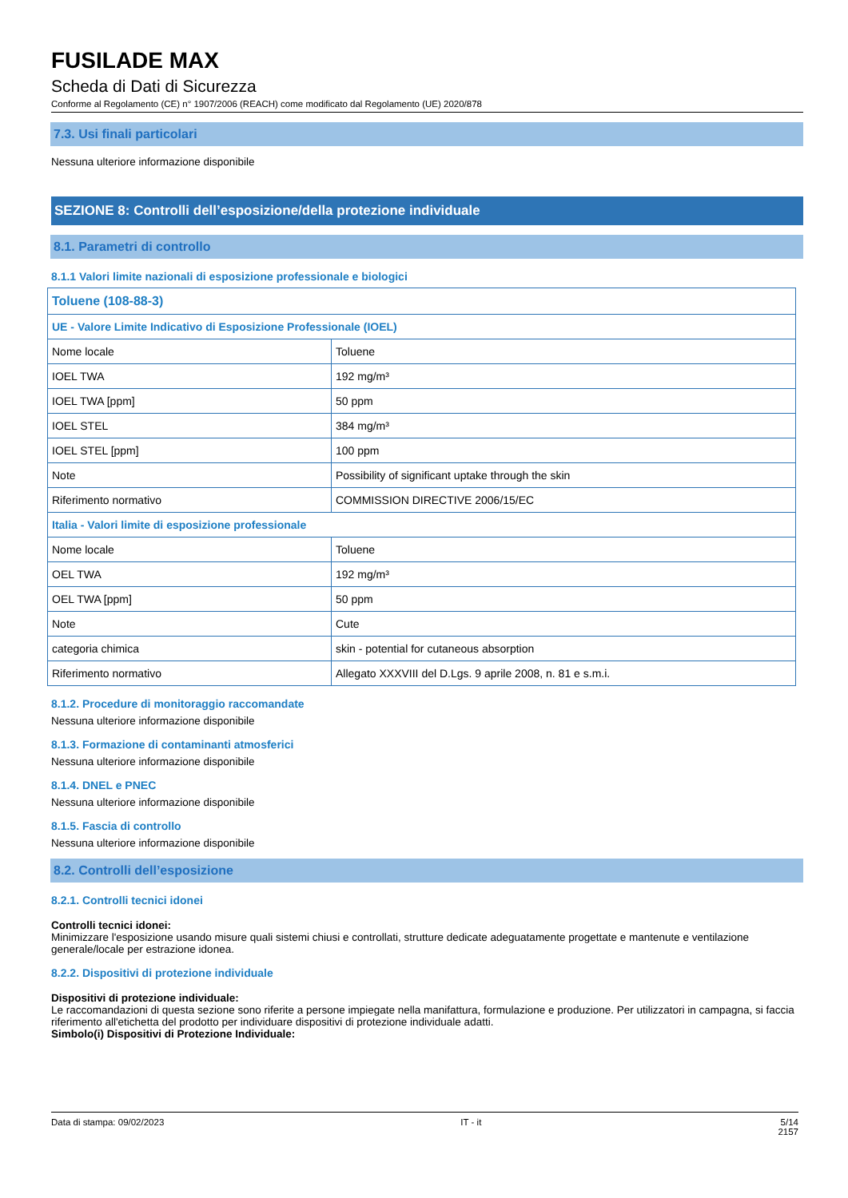FUSILADE MAX
Scheda di Dati di Sicurezza
Conforme al Regolamento (CE) n° 1907/2006 (REACH) come modificato dal Regolamento (UE) 2020/878
7.3. Usi finali particolari
Nessuna ulteriore informazione disponibile
SEZIONE 8: Controlli dell’esposizione/della protezione individuale
8.1. Parametri di controllo
8.1.1 Valori limite nazionali di esposizione professionale e biologici
| Toluene (108-88-3) | |
| UE - Valore Limite Indicativo di Esposizione Professionale (IOEL) | |
| Nome locale | Toluene |
| IOEL TWA | 192 mg/m³ |
| IOEL TWA [ppm] | 50 ppm |
| IOEL STEL | 384 mg/m³ |
| IOEL STEL [ppm] | 100 ppm |
| Note | Possibility of significant uptake through the skin |
| Riferimento normativo | COMMISSION DIRECTIVE 2006/15/EC |
| Italia - Valori limite di esposizione professionale | |
| Nome locale | Toluene |
| OEL TWA | 192 mg/m³ |
| OEL TWA [ppm] | 50 ppm |
| Note | Cute |
| categoria chimica | skin - potential for cutaneous absorption |
| Riferimento normativo | Allegato XXXVIII del D.Lgs. 9 aprile 2008, n. 81 e s.m.i. |
8.1.2. Procedure di monitoraggio raccomandate
Nessuna ulteriore informazione disponibile
8.1.3. Formazione di contaminanti atmosferici
Nessuna ulteriore informazione disponibile
8.1.4. DNEL e PNEC
Nessuna ulteriore informazione disponibile
8.1.5. Fascia di controllo
Nessuna ulteriore informazione disponibile
8.2. Controlli dell’esposizione
8.2.1. Controlli tecnici idonei
Controlli tecnici idonei:
Minimizzare l'esposizione usando misure quali sistemi chiusi e controllati, strutture dedicate adeguatamente progettate e mantenute e ventilazione generale/locale per estrazione idonea.
8.2.2. Dispositivi di protezione individuale
Dispositivi di protezione individuale:
Le raccomandazioni di questa sezione sono riferite a persone impiegate nella manifattura, formulazione e produzione. Per utilizzatori in campagna, si faccia riferimento all'etichetta del prodotto per individuare dispositivi di protezione individuale adatti.
Simbolo(i) Dispositivi di Protezione Individuale:
Data di stampa: 09/02/2023 IT - it 5/14
2157